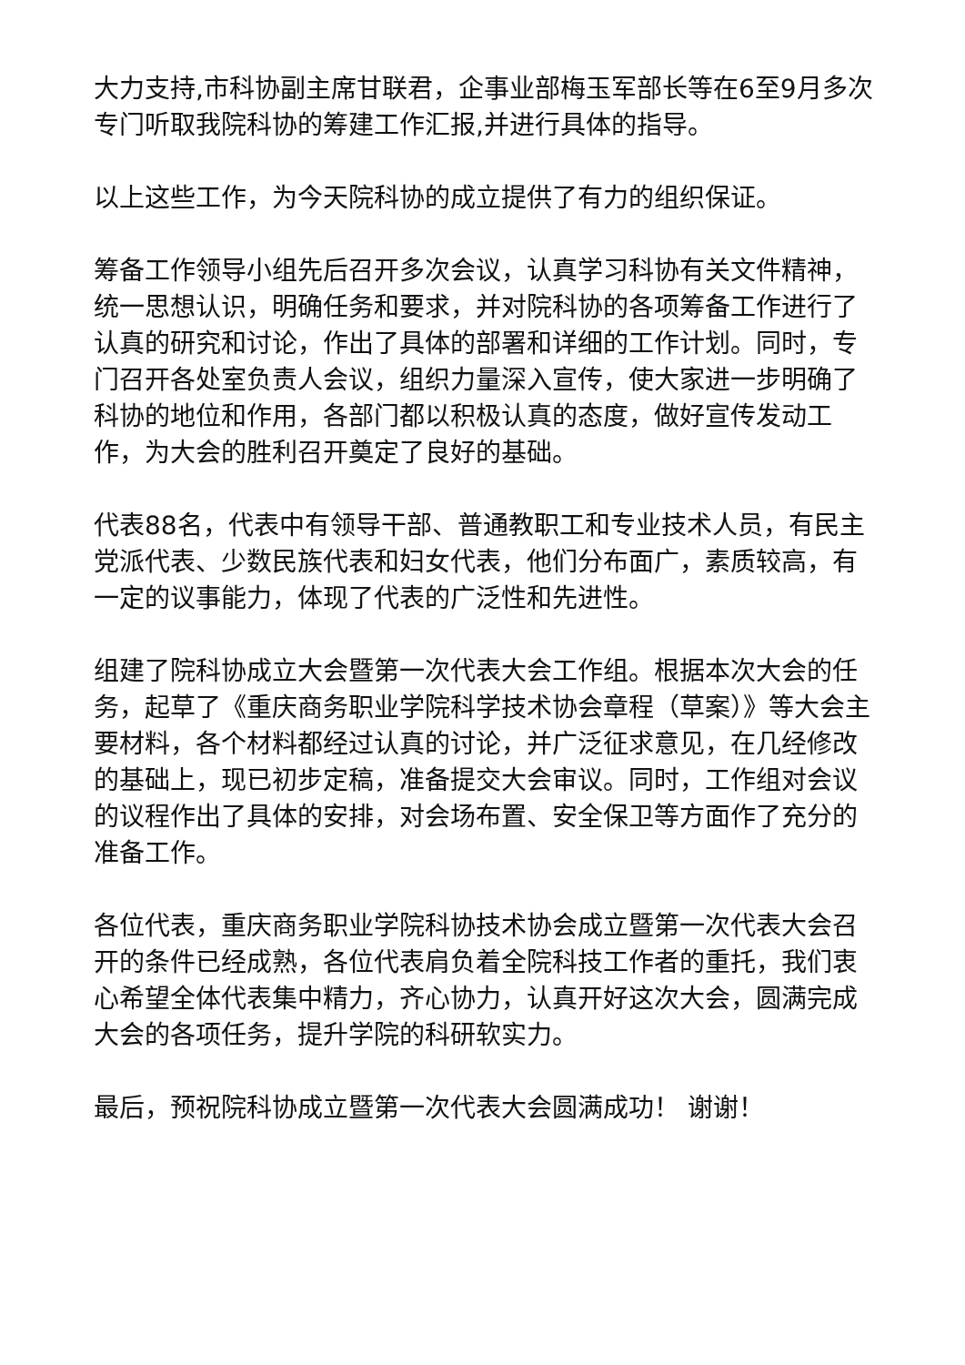大力支持,市科协副主席甘联君，企事业部梅玉军部长等在6至9月多次专门听取我院科协的筹建工作汇报,并进行具体的指导。
以上这些工作，为今天院科协的成立提供了有力的组织保证。
筹备工作领导小组先后召开多次会议，认真学习科协有关文件精神，统一思想认识，明确任务和要求，并对院科协的各项筹备工作进行了认真的研究和讨论，作出了具体的部署和详细的工作计划。同时，专门召开各处室负责人会议，组织力量深入宣传，使大家进一步明确了科协的地位和作用，各部门都以积极认真的态度，做好宣传发动工作，为大会的胜利召开奠定了良好的基础。
代表88名，代表中有领导干部、普通教职工和专业技术人员，有民主党派代表、少数民族代表和妇女代表，他们分布面广，素质较高，有一定的议事能力，体现了代表的广泛性和先进性。
组建了院科协成立大会暨第一次代表大会工作组。根据本次大会的任务，起草了《重庆商务职业学院科学技术协会章程（草案）》等大会主要材料，各个材料都经过认真的讨论，并广泛征求意见，在几经修改的基础上，现已初步定稿，准备提交大会审议。同时，工作组对会议的议程作出了具体的安排，对会场布置、安全保卫等方面作了充分的准备工作。
各位代表，重庆商务职业学院科协技术协会成立暨第一次代表大会召开的条件已经成熟，各位代表肩负着全院科技工作者的重托，我们衷心希望全体代表集中精力，齐心协力，认真开好这次大会，圆满完成大会的各项任务，提升学院的科研软实力。
最后，预祝院科协成立暨第一次代表大会圆满成功！ 谢谢！